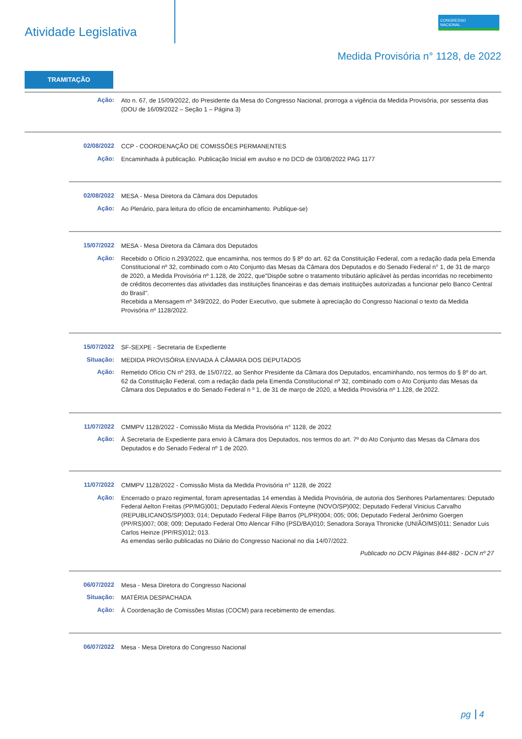Atividade Legislativa
CONGRESSO
NACIONAL
Medida Provisória n° 1128, de 2022
TRAMITAÇÃO
Ação:
Ato n. 67, de 15/09/2022, do Presidente da Mesa do Congresso Nacional, prorroga a vigência da Medida Provisória, por sessenta dias (DOU de 16/09/2022 – Seção 1 – Página 3)
02/08/2022
CCP - COORDENAÇÃO DE COMISSÕES PERMANENTES
Ação:
Encaminhada à publicação. Publicação Inicial em avulso e no DCD de 03/08/2022 PAG 1177
02/08/2022
MESA - Mesa Diretora da Câmara dos Deputados
Ação:
Ao Plenário, para leitura do ofício de encaminhamento. Publique-se)
15/07/2022
MESA - Mesa Diretora da Câmara dos Deputados
Ação:
Recebido o Ofício n.293/2022, que encaminha, nos termos do § 8º do art. 62 da Constituição Federal, com a redação dada pela Emenda Constitucional nº 32, combinado com o Ato Conjunto das Mesas da Câmara dos Deputados e do Senado Federal n° 1, de 31 de março de 2020, a Medida Provisória nº 1.128, de 2022, que"Dispõe sobre o tratamento tributário aplicável às perdas incorridas no recebimento de créditos decorrentes das atividades das instituições financeiras e das demais instituições autorizadas a funcionar pelo Banco Central do Brasil".
Recebida a Mensagem nº 349/2022, do Poder Executivo, que submete à apreciação do Congresso Nacional o texto da Medida Provisória nº 1128/2022.
15/07/2022
SF-SEXPE - Secretaria de Expediente
Situação:
MEDIDA PROVISÓRIA ENVIADA À CÂMARA DOS DEPUTADOS
Ação:
Remetido Ofício CN nº 293, de 15/07/22, ao Senhor Presidente da Câmara dos Deputados, encaminhando, nos termos do § 8º do art. 62 da Constituição Federal, com a redação dada pela Emenda Constitucional nº 32, combinado com o Ato Conjunto das Mesas da Câmara dos Deputados e do Senado Federal n º 1, de 31 de março de 2020, a Medida Provisória nº 1.128, de 2022.
11/07/2022
CMMPV 1128/2022 - Comissão Mista da Medida Provisória n° 1128, de 2022
Ação:
À Secretaria de Expediente para envio à Câmara dos Deputados, nos termos do art. 7º do Ato Conjunto das Mesas da Câmara dos Deputados e do Senado Federal nº 1 de 2020.
11/07/2022
CMMPV 1128/2022 - Comissão Mista da Medida Provisória n° 1128, de 2022
Ação:
Encerrado o prazo regimental, foram apresentadas 14 emendas à Medida Provisória, de autoria dos Senhores Parlamentares: Deputado Federal Aelton Freitas (PP/MG)001; Deputado Federal Alexis Fonteyne (NOVO/SP)002; Deputado Federal Vinicius Carvalho (REPUBLICANOS/SP)003; 014; Deputado Federal Filipe Barros (PL/PR)004; 005; 006; Deputado Federal Jerônimo Goergen (PP/RS)007; 008; 009; Deputado Federal Otto Alencar Filho (PSD/BA)010; Senadora Soraya Thronicke (UNIÃO/MS)011; Senador Luis Carlos Heinze (PP/RS)012; 013.
As emendas serão publicadas no Diário do Congresso Nacional no dia 14/07/2022.
Publicado no DCN Páginas 844-882 - DCN nº 27
06/07/2022
Mesa - Mesa Diretora do Congresso Nacional
Situação:
MATÉRIA DESPACHADA
Ação:
À Coordenação de Comissões Mistas (COCM) para recebimento de emendas.
06/07/2022
Mesa - Mesa Diretora do Congresso Nacional
pg 4